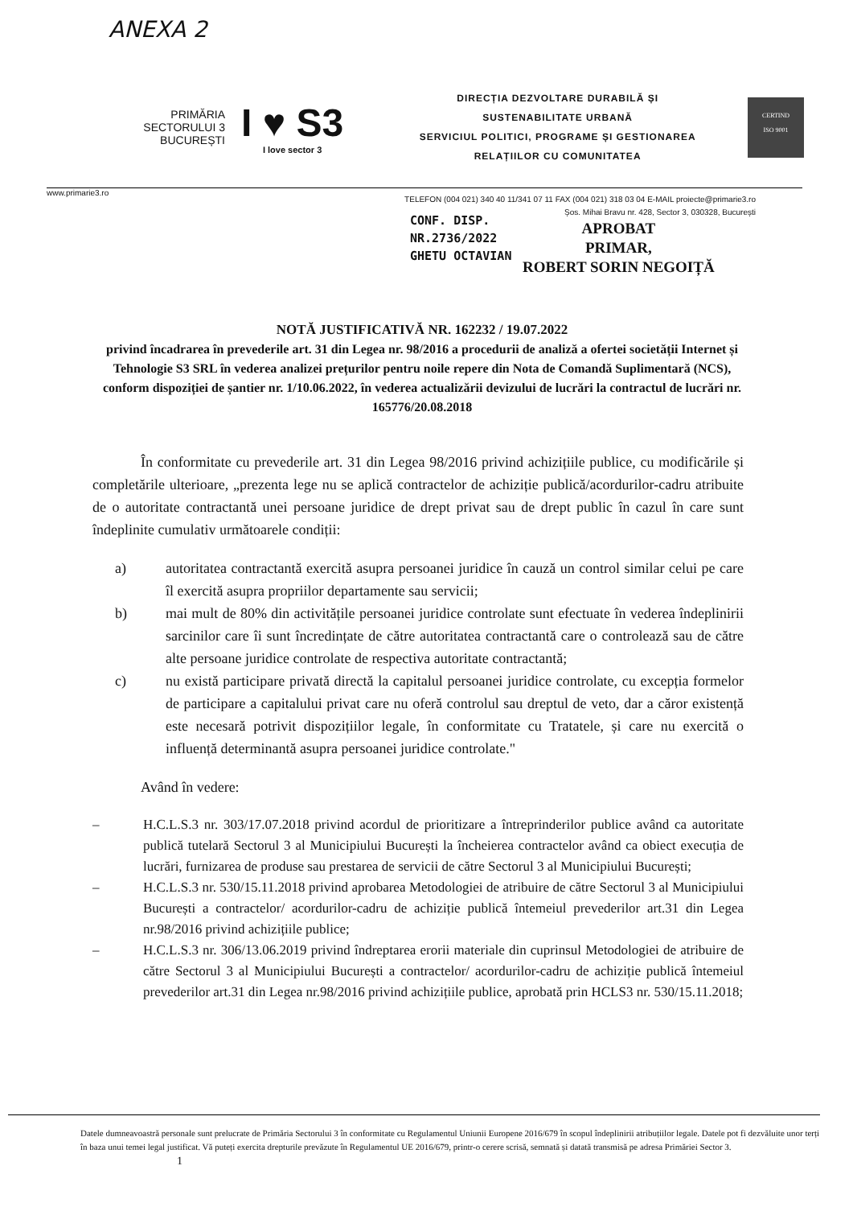ANEXA 2
PRIMĂRIA
SECTORULUI 3
BUCUREȘTI
I ♥ S3
I love sector 3
DIRECȚIA DEZVOLTARE DURABILĂ ȘI
SUSTENABILITATE URBANĂ
SERVICIUL POLITICI, PROGRAME ȘI GESTIONAREA
RELAȚIILOR CU COMUNITATEA
CERTIND
ISO 9001
www.primarie3.ro
TELEFON (004 021) 340 40 11/341 07 11 FAX (004 021) 318 03 04 E-MAIL proiecte@primarie3.ro
Șos. Mihai Bravu nr. 428, Sector 3, 030328, București
CONF. DISP.
NR.2736/2022
GHETU OCTAVIAN
APROBAT
PRIMAR,
ROBERT SORIN NEGOIȚĂ
NOTĂ JUSTIFICATIVĂ NR. 162232 / 19.07.2022
privind încadrarea în prevederile art. 31 din Legea nr. 98/2016 a procedurii de analiză a ofertei societății Internet și Tehnologie S3 SRL în vederea analizei prețurilor pentru noile repere din Nota de Comandă Suplimentară (NCS), conform dispoziției de șantier nr. 1/10.06.2022, în vederea actualizării devizului de lucrări la contractul de lucrări nr. 165776/20.08.2018
În conformitate cu prevederile art. 31 din Legea 98/2016 privind achizițiile publice, cu modificările și completările ulterioare, „prezenta lege nu se aplică contractelor de achiziție publică/acordurilor-cadru atribuite de o autoritate contractantă unei persoane juridice de drept privat sau de drept public în cazul în care sunt îndeplinite cumulativ următoarele condiții:
a) autoritatea contractantă exercită asupra persoanei juridice în cauză un control similar celui pe care îl exercită asupra propriilor departamente sau servicii;
b) mai mult de 80% din activitățile persoanei juridice controlate sunt efectuate în vederea îndeplinirii sarcinilor care îi sunt încredințate de către autoritatea contractantă care o controlează sau de către alte persoane juridice controlate de respectiva autoritate contractantă;
c) nu există participare privată directă la capitalul persoanei juridice controlate, cu excepția formelor de participare a capitalului privat care nu oferă controlul sau dreptul de veto, dar a căror existență este necesară potrivit dispozițiilor legale, în conformitate cu Tratatele, și care nu exercită o influență determinantă asupra persoanei juridice controlate."
Având în vedere:
– H.C.L.S.3 nr. 303/17.07.2018 privind acordul de prioritizare a întreprinderilor publice având ca autoritate publică tutelară Sectorul 3 al Municipiului București la încheierea contractelor având ca obiect execuția de lucrări, furnizarea de produse sau prestarea de servicii de către Sectorul 3 al Municipiului București;
– H.C.L.S.3 nr. 530/15.11.2018 privind aprobarea Metodologiei de atribuire de către Sectorul 3 al Municipiului București a contractelor/ acordurilor-cadru de achiziție publică întemeiul prevederilor art.31 din Legea nr.98/2016 privind achizițiile publice;
– H.C.L.S.3 nr. 306/13.06.2019 privind îndreptarea erorii materiale din cuprinsul Metodologiei de atribuire de către Sectorul 3 al Municipiului București a contractelor/ acordurilor-cadru de achiziție publică întemeiul prevederilor art.31 din Legea nr.98/2016 privind achizițiile publice, aprobată prin HCLS3 nr. 530/15.11.2018;
Datele dumneavoastră personale sunt prelucrate de Primăria Sectorului 3 în conformitate cu Regulamentul Uniunii Europene 2016/679 în scopul îndeplinirii atribuțiilor legale. Datele pot fi dezvăluite unor terți în baza unui temei legal justificat. Vă puteți exercita drepturile prevăzute în Regulamentul UE 2016/679, printr-o cerere scrisă, semnată și datată transmisă pe adresa Primăriei Sector 3. 1